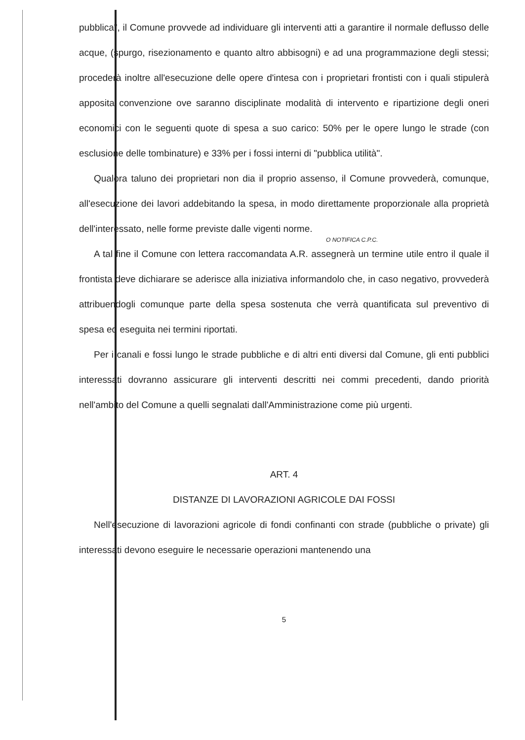pubblica", il Comune provvede ad individuare gli interventi atti a garantire il normale deflusso delle acque, (spurgo, risezionamento e quanto altro abbisogni) e ad una programmazione degli stessi; procederà inoltre all'esecuzione delle opere d'intesa con i proprietari frontisti con i quali stipulerà apposita convenzione ove saranno disciplinate modalità di intervento e ripartizione degli oneri economici con le seguenti quote di spesa a suo carico: 50% per le opere lungo le strade (con esclusione delle tombinature) e 33% per i fossi interni di "pubblica utilità".
Qualora taluno dei proprietari non dia il proprio assenso, il Comune provvederà, comunque, all'esecuzione dei lavori addebitando la spesa, in modo direttamente proporzionale alla proprietà dell'interessato, nelle forme previste dalle vigenti norme.
O NOTIFICA C.P.C.
A tal fine il Comune con lettera raccomandata A.R. assegnerà un termine utile entro il quale il frontista deve dichiarare se aderisce alla iniziativa informandolo che, in caso negativo, provvederà attribuendogli comunque parte della spesa sostenuta che verrà quantificata sul preventivo di spesa ed eseguita nei termini riportati.
Per i canali e fossi lungo le strade pubbliche e di altri enti diversi dal Comune, gli enti pubblici interessati dovranno assicurare gli interventi descritti nei commi precedenti, dando priorità nell'ambito del Comune a quelli segnalati dall'Amministrazione come più urgenti.
ART. 4
DISTANZE DI LAVORAZIONI AGRICOLE DAI FOSSI
Nell'esecuzione di lavorazioni agricole di fondi confinanti con strade (pubbliche o private) gli interessati devono eseguire le necessarie operazioni mantenendo una
5